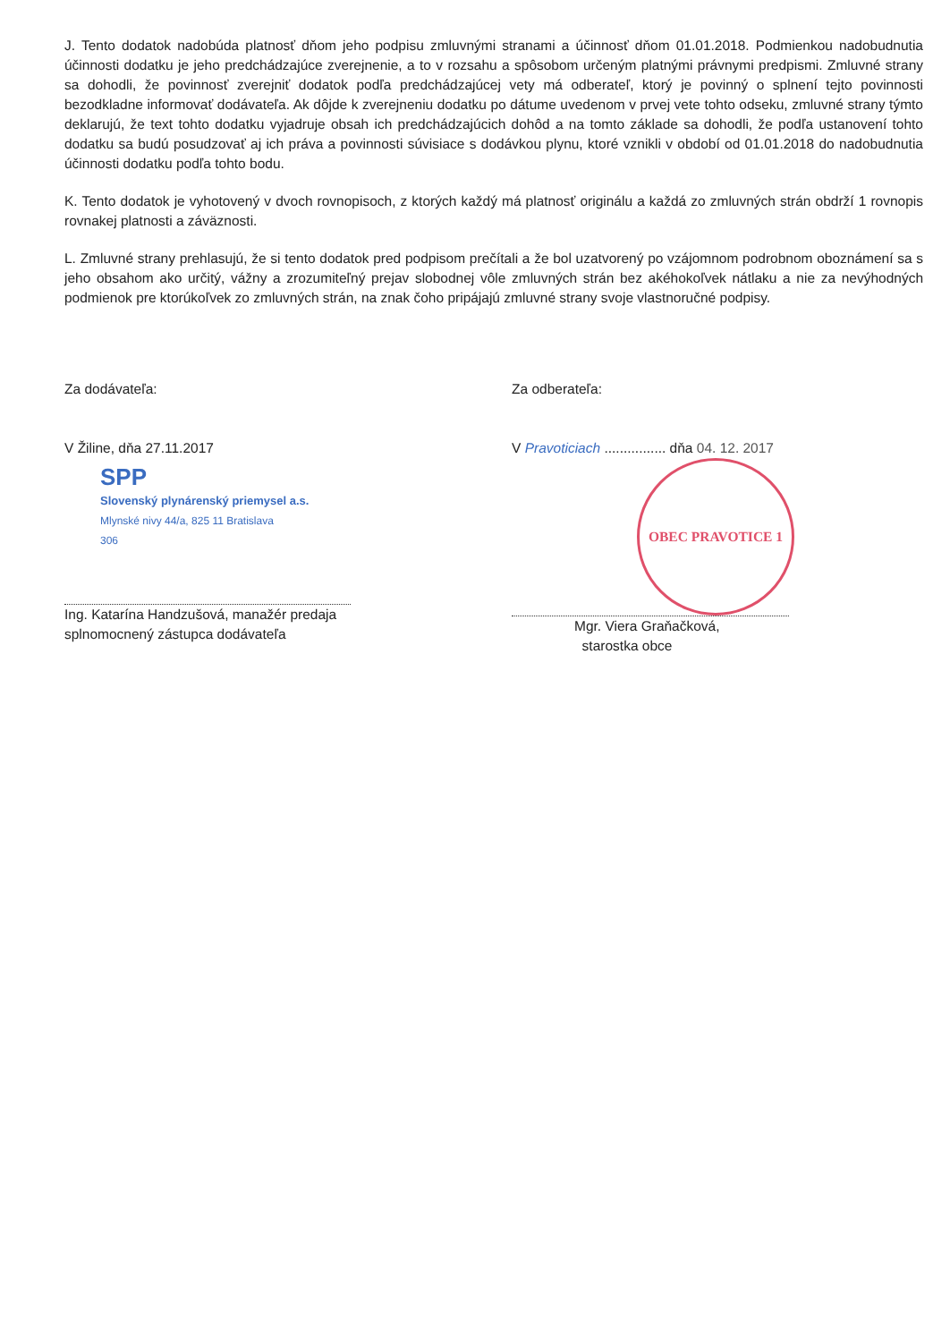J. Tento dodatok nadobúda platnosť dňom jeho podpisu zmluvnými stranami a účinnosť dňom 01.01.2018. Podmienkou nadobudnutia účinnosti dodatku je jeho predchádzajúce zverejnenie, a to v rozsahu a spôsobom určeným platnými právnymi predpismi. Zmluvné strany sa dohodli, že povinnosť zverejniť dodatok podľa predchádzajúcej vety má odberateľ, ktorý je povinný o splnení tejto povinnosti bezodkladne informovať dodávateľa. Ak dôjde k zverejneniu dodatku po dátume uvedenom v prvej vete tohto odseku, zmluvné strany týmto deklarujú, že text tohto dodatku vyjadruje obsah ich predchádzajúcich dohôd a na tomto základe sa dohodli, že podľa ustanovení tohto dodatku sa budú posudzovať aj ich práva a povinnosti súvisiace s dodávkou plynu, ktoré vznikli v období od 01.01.2018 do nadobudnutia účinnosti dodatku podľa tohto bodu.
K. Tento dodatok je vyhotovený v dvoch rovnopisoch, z ktorých každý má platnosť originálu a každá zo zmluvných strán obdrží 1 rovnopis rovnakej platnosti a záväznosti.
L. Zmluvné strany prehlasujú, že si tento dodatok pred podpisom prečítali a že bol uzatvorený po vzájomnom podrobnom oboznámení sa s jeho obsahom ako určitý, vážny a zrozumiteľný prejav slobodnej vôle zmluvných strán bez akéhokoľvek nátlaku a nie za nevýhodných podmienok pre ktorúkoľvek zo zmluvných strán, na znak čoho pripájajú zmluvné strany svoje vlastnoručné podpisy.
Za dodávateľa:
V Žiline, dňa 27.11.2017
SPP
Slovenský plynárenský priemysel a.s.
Mlynské nivy 44/a, 825 11 Bratislava
306
Ing. Katarína Handzušová, manažér predaja
splnomocnený zástupca dodávateľa
Za odberateľa:
V Pravoticiach ................ dňa 04. 12. 2017
OBEC PRAVOTICE 1
Mgr. Viera Graňačková,
starostka obce